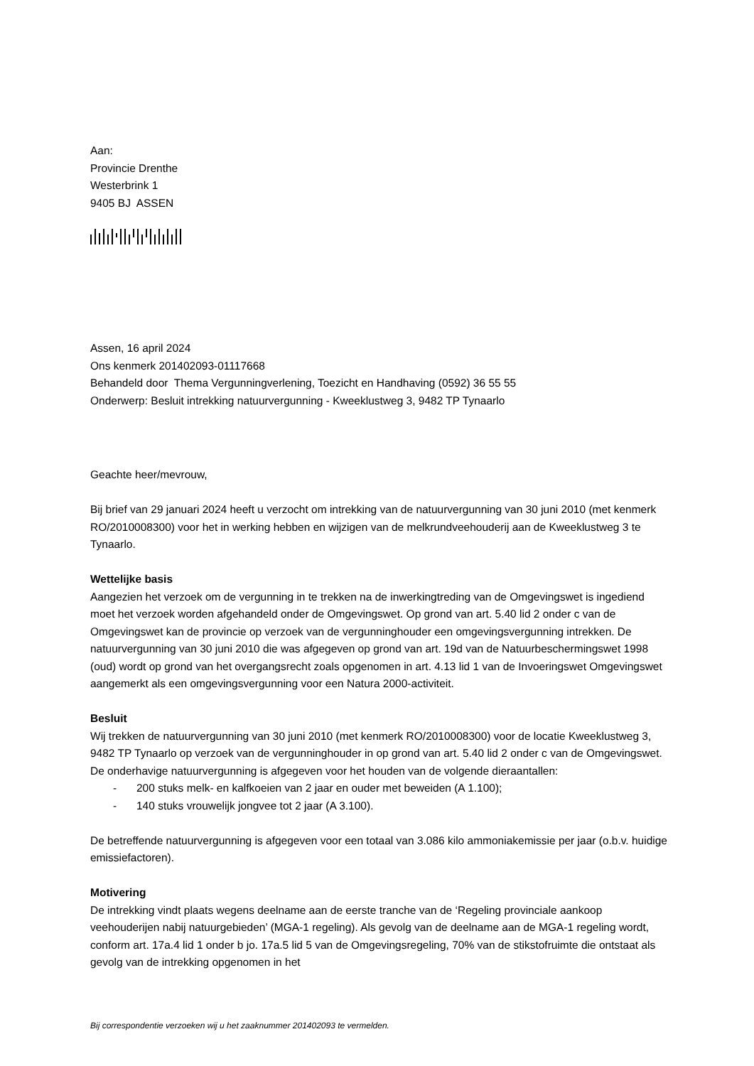Aan:
Provincie Drenthe
Westerbrink 1
9405 BJ ASSEN
Assen, 16 april 2024
Ons kenmerk 201402093-01117668
Behandeld door Thema Vergunningverlening, Toezicht en Handhaving (0592) 36 55 55
Onderwerp: Besluit intrekking natuurvergunning - Kweeklustweg 3, 9482 TP Tynaarlo
Geachte heer/mevrouw,
Bij brief van 29 januari 2024 heeft u verzocht om intrekking van de natuurvergunning van 30 juni 2010 (met kenmerk RO/2010008300) voor het in werking hebben en wijzigen van de melkrundveehouderij aan de Kweeklustweg 3 te Tynaarlo.
Wettelijke basis
Aangezien het verzoek om de vergunning in te trekken na de inwerkingtreding van de Omgevingswet is ingediend moet het verzoek worden afgehandeld onder de Omgevingswet. Op grond van art. 5.40 lid 2 onder c van de Omgevingswet kan de provincie op verzoek van de vergunninghouder een omgevingsvergunning intrekken. De natuurvergunning van 30 juni 2010 die was afgegeven op grond van art. 19d van de Natuurbeschermingswet 1998 (oud) wordt op grond van het overgangsrecht zoals opgenomen in art. 4.13 lid 1 van de Invoeringswet Omgevingswet aangemerkt als een omgevingsvergunning voor een Natura 2000-activiteit.
Besluit
Wij trekken de natuurvergunning van 30 juni 2010 (met kenmerk RO/2010008300) voor de locatie Kweeklustweg 3, 9482 TP Tynaarlo op verzoek van de vergunninghouder in op grond van art. 5.40 lid 2 onder c van de Omgevingswet. De onderhavige natuurvergunning is afgegeven voor het houden van de volgende dieraantallen:
- 200 stuks melk- en kalfkoeien van 2 jaar en ouder met beweiden (A 1.100);
- 140 stuks vrouwelijk jongvee tot 2 jaar (A 3.100).
De betreffende natuurvergunning is afgegeven voor een totaal van 3.086 kilo ammoniakemissie per jaar (o.b.v. huidige emissiefactoren).
Motivering
De intrekking vindt plaats wegens deelname aan de eerste tranche van de ‘Regeling provinciale aankoop veehouderijen nabij natuurgebieden’ (MGA-1 regeling). Als gevolg van de deelname aan de MGA-1 regeling wordt, conform art. 17a.4 lid 1 onder b jo. 17a.5 lid 5 van de Omgevingsregeling, 70% van de stikstofruimte die ontstaat als gevolg van de intrekking opgenomen in het
Bij correspondentie verzoeken wij u het zaaknummer 201402093 te vermelden.